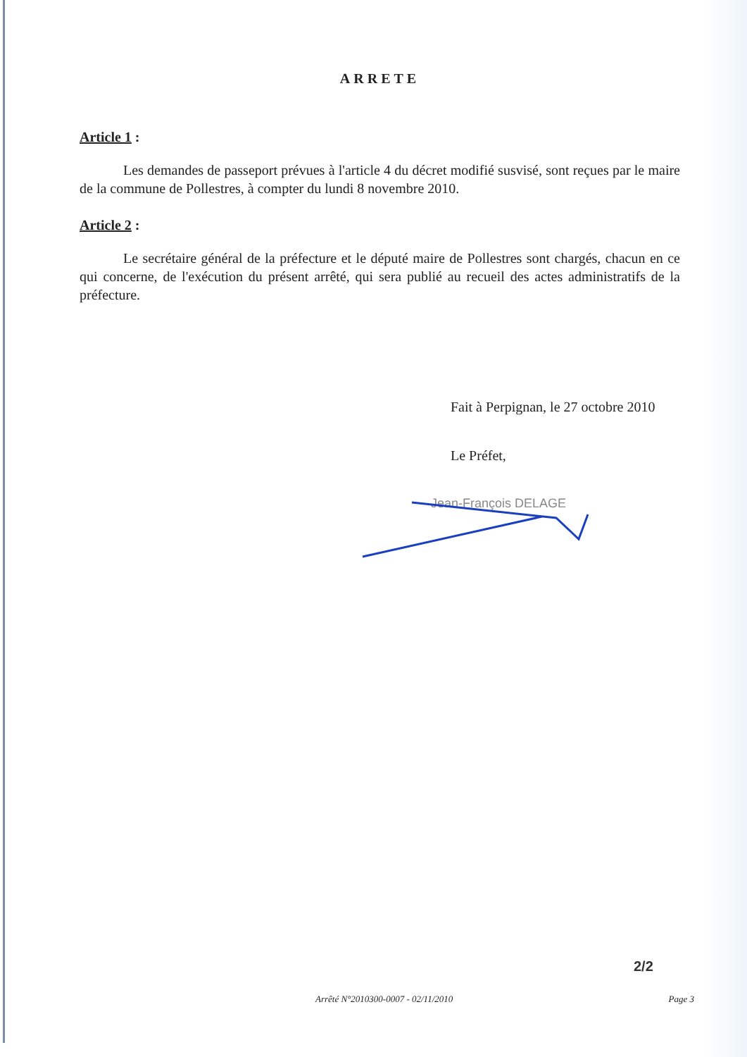ARRETE
Article 1 :
Les demandes de passeport prévues à l'article 4 du décret modifié susvisé, sont reçues par le maire de la commune de Pollestres, à compter du lundi 8 novembre 2010.
Article 2 :
Le secrétaire général de la préfecture et le député maire de Pollestres sont chargés, chacun en ce qui concerne, de l'exécution du présent arrêté, qui sera publié au recueil des actes administratifs de la préfecture.
Fait à Perpignan, le 27 octobre 2010
Le Préfet,
Jean-François DELAGE
2/2
Arrêté N°2010300-0007 - 02/11/2010 Page 3